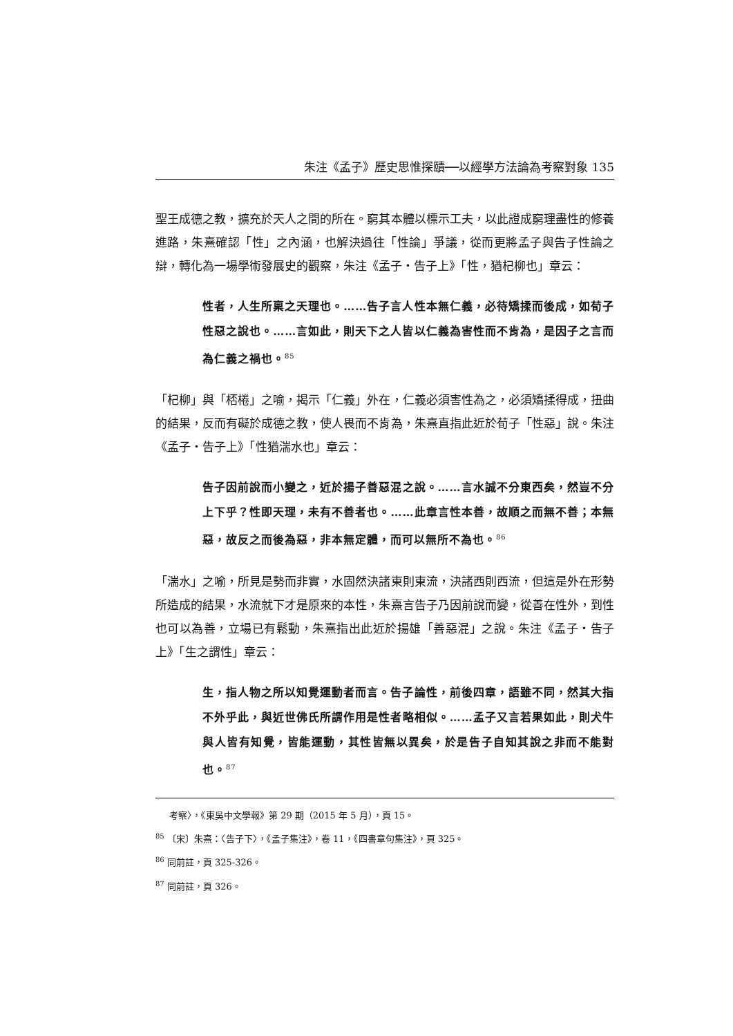朱注《孟子》歷史思惟探賾──以經學方法論為考察對象 135
聖王成德之教，擴充於天人之間的所在。窮其本體以標示工夫，以此證成窮理盡性的修養進路，朱熹確認「性」之內涵，也解決過往「性論」爭議，從而更將孟子與告子性論之辯，轉化為一場學術發展史的觀察，朱注《孟子・告子上》「性，猶杞柳也」章云：
性者，人生所稟之天理也。……告子言人性本無仁義，必待矯揉而後成，如荀子性惡之說也。……言如此，則天下之人皆以仁義為害性而不肯為，是因子之言而為仁義之禍也。<sup>85</sup>
「杞柳」與「桮棬」之喻，揭示「仁義」外在，仁義必須害性為之，必須矯揉得成，扭曲的結果，反而有礙於成德之教，使人畏而不肯為，朱熹直指此近於荀子「性惡」說。朱注《孟子・告子上》「性猶湍水也」章云：
告子因前說而小變之，近於揚子善惡混之說。……言水誠不分東西矣，然豈不分上下乎？性即天理，未有不善者也。……此章言性本善，故順之而無不善；本無惡，故反之而後為惡，非本無定體，而可以無所不為也。<sup>86</sup>
「湍水」之喻，所見是勢而非實，水固然決諸東則東流，決諸西則西流，但這是外在形勢所造成的結果，水流就下才是原來的本性，朱熹言告子乃因前說而變，從善在性外，到性也可以為善，立場已有鬆動，朱熹指出此近於揚雄「善惡混」之說。朱注《孟子・告子上》「生之謂性」章云：
生，指人物之所以知覺運動者而言。告子論性，前後四章，語雖不同，然其大指不外乎此，與近世佛氏所謂作用是性者略相似。……孟子又言若果如此，則犬牛與人皆有知覺，皆能運動，其性皆無以異矣，於是告子自知其說之非而不能對也。<sup>87</sup>
考察〉，《東吳中文學報》第 29 期（2015 年 5 月），頁 15。
<sup>85</sup> 〔宋〕朱熹：〈告子下〉，《孟子集注》，卷 11，《四書章句集注》，頁 325。
<sup>86</sup> 同前註，頁 325-326。
<sup>87</sup> 同前註，頁 326。